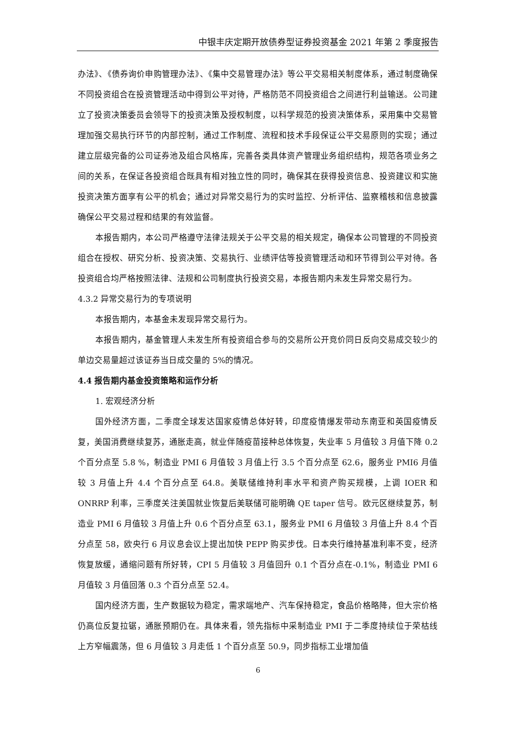中银丰庆定期开放债券型证券投资基金 2021 年第 2 季度报告
办法》、《债券询价申购管理办法》、《集中交易管理办法》等公平交易相关制度体系，通过制度确保不同投资组合在投资管理活动中得到公平对待，严格防范不同投资组合之间进行利益输送。公司建立了投资决策委员会领导下的投资决策及授权制度，以科学规范的投资决策体系，采用集中交易管理加强交易执行环节的内部控制，通过工作制度、流程和技术手段保证公平交易原则的实现；通过建立层级完备的公司证券池及组合风格库，完善各类具体资产管理业务组织结构，规范各项业务之间的关系，在保证各投资组合既具有相对独立性的同时，确保其在获得投资信息、投资建议和实施投资决策方面享有公平的机会；通过对异常交易行为的实时监控、分析评估、监察稽核和信息披露确保公平交易过程和结果的有效监督。
本报告期内，本公司严格遵守法律法规关于公平交易的相关规定，确保本公司管理的不同投资组合在授权、研究分析、投资决策、交易执行、业绩评估等投资管理活动和环节得到公平对待。各投资组合均严格按照法律、法规和公司制度执行投资交易，本报告期内未发生异常交易行为。
4.3.2 异常交易行为的专项说明
本报告期内，本基金未发现异常交易行为。
本报告期内，基金管理人未发生所有投资组合参与的交易所公开竞价同日反向交易成交较少的单边交易量超过该证券当日成交量的 5%的情况。
4.4 报告期内基金投资策略和运作分析
1. 宏观经济分析
国外经济方面，二季度全球发达国家疫情总体好转，印度疫情爆发带动东南亚和英国疫情反复，美国消费继续复苏，通胀走高，就业伴随疫苗接种总体恢复，失业率 5 月值较 3 月值下降 0.2 个百分点至 5.8 %，制造业 PMI 6 月值较 3 月值上行 3.5 个百分点至 62.6，服务业 PMI6 月值较 3 月值上升 4.4 个百分点至 64.8。美联储维持利率水平和资产购买规模，上调 IOER 和 ONRRP 利率，三季度关注美国就业恢复后美联储可能明确 QE taper 信号。欧元区继续复苏，制造业 PMI 6 月值较 3 月值上升 0.6 个百分点至 63.1，服务业 PMI 6 月值较 3 月值上升 8.4 个百分点至 58，欧央行 6 月议息会议上提出加快 PEPP 购买步伐。日本央行维持基准利率不变，经济恢复放缓，通缩问题有所好转，CPI 5 月值较 3 月值回升 0.1 个百分点在-0.1%，制造业 PMI 6 月值较 3 月值回落 0.3 个百分点至 52.4。
国内经济方面，生产数据较为稳定，需求端地产、汽车保持稳定，食品价格略降，但大宗价格仍高位反复拉锯，通胀预期仍在。具体来看，领先指标中采制造业 PMI 于二季度持续位于荣枯线上方窄幅震荡，但 6 月值较 3 月走低 1 个百分点至 50.9，同步指标工业增加值
6